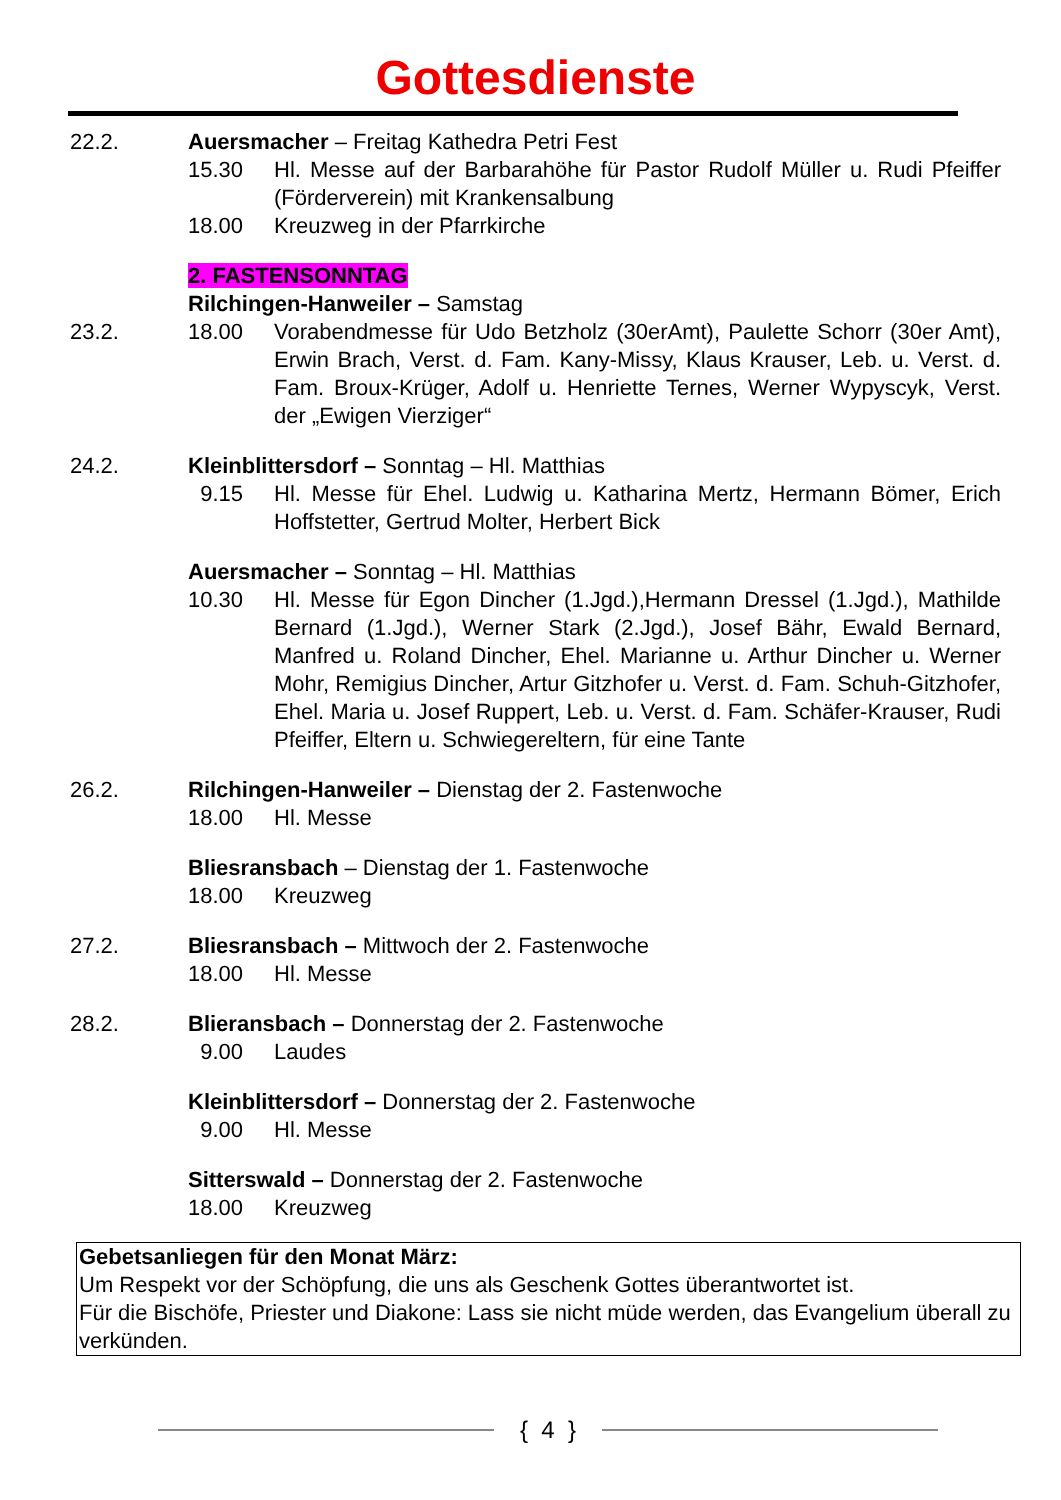Gottesdienste
22.2. Auersmacher – Freitag Kathedra Petri Fest
15.30 Hl. Messe auf der Barbarahöhe für Pastor Rudolf Müller u. Rudi Pfeiffer (Förderverein) mit Krankensalbung
18.00 Kreuzweg in der Pfarrkirche
2. FASTENSONNTAG
Rilchingen-Hanweiler – Samstag
23.2. 18.00 Vorabendmesse für Udo Betzholz (30erAmt), Paulette Schorr (30er Amt), Erwin Brach, Verst. d. Fam. Kany-Missy, Klaus Krauser, Leb. u. Verst. d. Fam. Broux-Krüger, Adolf u. Henriette Ternes, Werner Wypyscyk, Verst. der „Ewigen Vierziger“
24.2. Kleinblittersdorf – Sonntag – Hl. Matthias
9.15 Hl. Messe für Ehel. Ludwig u. Katharina Mertz, Hermann Bömer, Erich Hoffstetter, Gertrud Molter, Herbert Bick
Auersmacher – Sonntag – Hl. Matthias
10.30 Hl. Messe für Egon Dincher (1.Jgd.),Hermann Dressel (1.Jgd.), Mathilde Bernard (1.Jgd.), Werner Stark (2.Jgd.), Josef Bähr, Ewald Bernard, Manfred u. Roland Dincher, Ehel. Marianne u. Arthur Dincher u. Werner Mohr, Remigius Dincher, Artur Gitzhofer u. Verst. d. Fam. Schuh-Gitzhofer, Ehel. Maria u. Josef Ruppert, Leb. u. Verst. d. Fam. Schäfer-Krauser, Rudi Pfeiffer, Eltern u. Schwiegereltern, für eine Tante
26.2. Rilchingen-Hanweiler – Dienstag der 2. Fastenwoche
18.00 Hl. Messe
Bliesransbach – Dienstag der 1. Fastenwoche
18.00 Kreuzweg
27.2. Bliesransbach – Mittwoch der 2. Fastenwoche
18.00 Hl. Messe
28.2. Blieransbach – Donnerstag der 2. Fastenwoche
9.00 Laudes
Kleinblittersdorf – Donnerstag der 2. Fastenwoche
9.00 Hl. Messe
Sitterswald – Donnerstag der 2. Fastenwoche
18.00 Kreuzweg
Gebetsanliegen für den Monat März:
Um Respekt vor der Schöpfung, die uns als Geschenk Gottes überantwortet ist.
Für die Bischöfe, Priester und Diakone: Lass sie nicht müde werden, das Evangelium überall zu verkünden.
{ 4 }